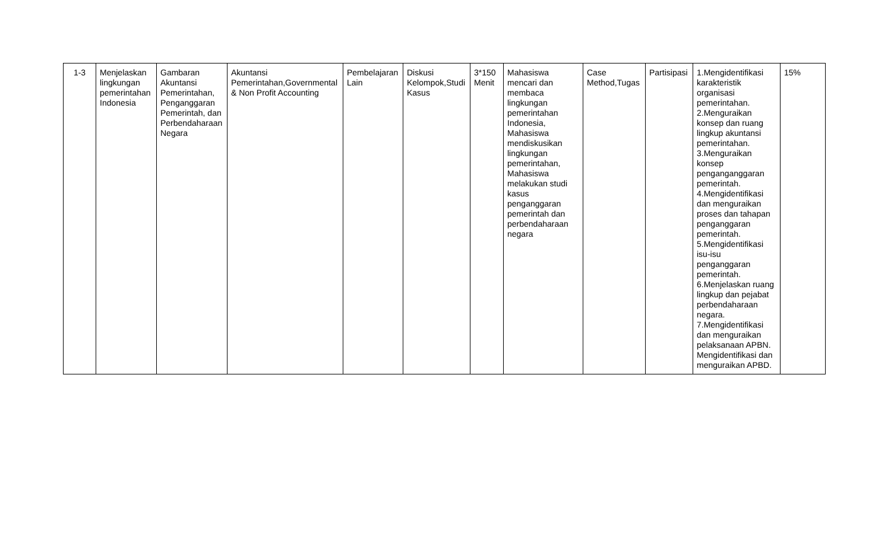| 1-3 | Menjelaskan lingkungan pemerintahan Indonesia | Gambaran Akuntansi Pemerintahan, Penganggaran Pemerintah, dan Perbendaharaan Negara | Akuntansi Pemerintahan,Governmental & Non Profit Accounting | Pembelajaran Lain | Diskusi Kelompok,Studi Kasus | 3*150 Menit | Mahasiswa mencari dan membaca lingkungan pemerintahan Indonesia, Mahasiswa mendiskusikan lingkungan pemerintahan, Mahasiswa melakukan studi kasus penganggaran pemerintah dan perbendaharaan negara | Case Method,Tugas | Partisipasi | 1.Mengidentifikasi karakteristik organisasi pemerintahan. 2.Menguraikan konsep dan ruang lingkup akuntansi pemerintahan. 3.Menguraikan konsep penganganggaran pemerintah. 4.Mengidentifikasi dan menguraikan proses dan tahapan penganggaran pemerintah. 5.Mengidentifikasi isu-isu penganggaran pemerintah. 6.Menjelaskan ruang lingkup dan pejabat perbendaharaan negara. 7.Mengidentifikasi dan menguraikan pelaksanaan APBN. Mengidentifikasi dan menguraikan APBD. | 15% |